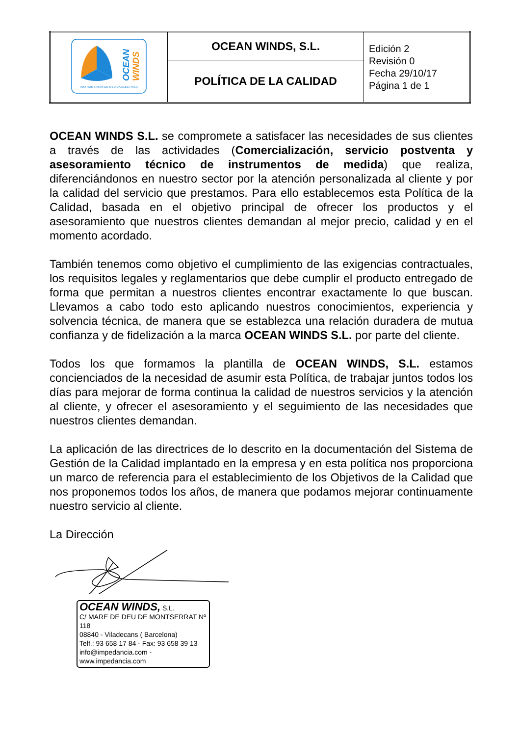| OCEAN WINDS INSTRUMENTOS DE MEDIDA ELECTRICA | OCEAN WINDS, S.L. | Edición 2 Revisión 0 Fecha 29/10/17 Página 1 de 1 |
| | POLÍTICA DE LA CALIDAD | |
OCEAN WINDS S.L. se compromete a satisfacer las necesidades de sus clientes a través de las actividades (Comercialización, servicio postventa y asesoramiento técnico de instrumentos de medida) que realiza, diferenciándonos en nuestro sector por la atención personalizada al cliente y por la calidad del servicio que prestamos. Para ello establecemos esta Política de la Calidad, basada en el objetivo principal de ofrecer los productos y el asesoramiento que nuestros clientes demandan al mejor precio, calidad y en el momento acordado.
También tenemos como objetivo el cumplimiento de las exigencias contractuales, los requisitos legales y reglamentarios que debe cumplir el producto entregado de forma que permitan a nuestros clientes encontrar exactamente lo que buscan. Llevamos a cabo todo esto aplicando nuestros conocimientos, experiencia y solvencia técnica, de manera que se establezca una relación duradera de mutua confianza y de fidelización a la marca OCEAN WINDS S.L. por parte del cliente.
Todos los que formamos la plantilla de OCEAN WINDS, S.L. estamos concienciados de la necesidad de asumir esta Política, de trabajar juntos todos los días para mejorar de forma continua la calidad de nuestros servicios y la atención al cliente, y ofrecer el asesoramiento y el seguimiento de las necesidades que nuestros clientes demandan.
La aplicación de las directrices de lo descrito en la documentación del Sistema de Gestión de la Calidad implantado en la empresa y en esta política nos proporciona un marco de referencia para el establecimiento de los Objetivos de la Calidad que nos proponemos todos los años, de manera que podamos mejorar continuamente nuestro servicio al cliente.
La Dirección
OCEAN WINDS, S.L.
C/ MARE DE DEU DE MONTSERRAT Nº 118
08840 - Viladecans ( Barcelona)
Telf.: 93 658 17 84 - Fax: 93 658 39 13
info@impedancia.com - www.impedancia.com